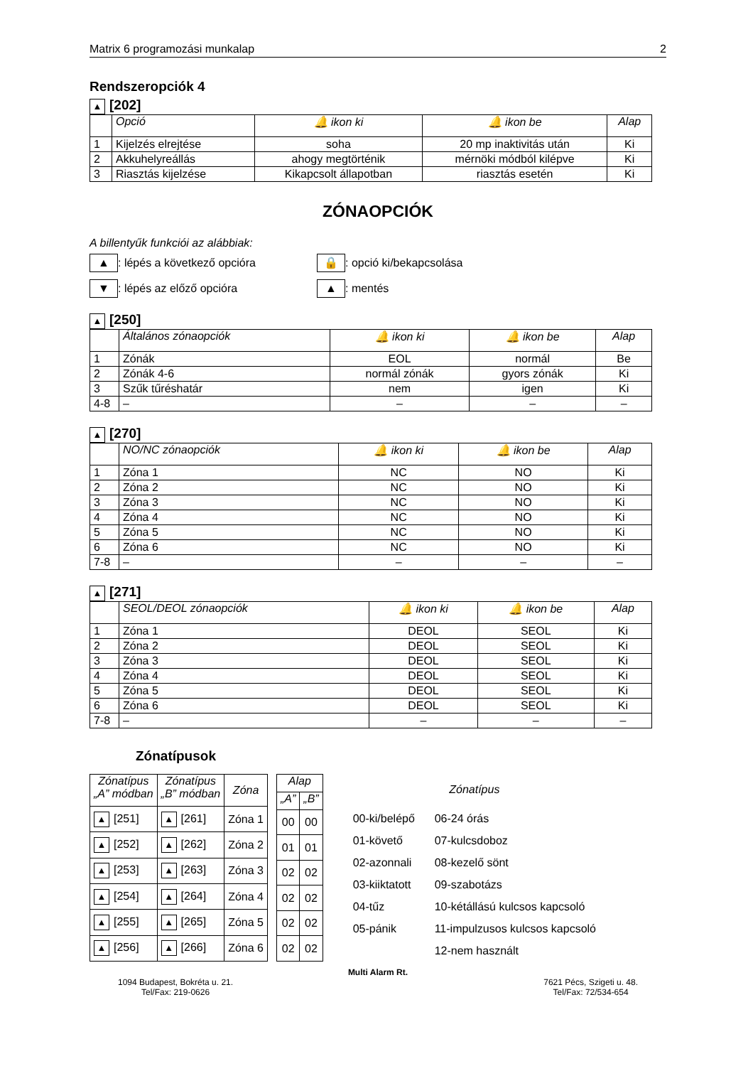Matrix 6 programozási munkalap 2
Rendszeropciók 4
▲ [202]
| | Opció | 🔔 ikon ki | 🔔 ikon be | Alap |
| --- | --- | --- | --- | --- |
| 1 | Kijelzés elrejtése | soha | 20 mp inaktivitás után | Ki |
| 2 | Akkuhelyreállás | ahogy megtörténik | mérnöki módból kilépve | Ki |
| 3 | Riasztás kijelzése | Kikapcsolt állapotban | riasztás esetén | Ki |
ZÓNAOPCIÓK
A billentyűk funkciói az alábbiak:
▲: lépés a következő opcióra
🔒: opció ki/bekapcsolása
▼: lépés az előző opcióra
▲: mentés
▲ [250]
| | Általános zónaopciók | 🔔 ikon ki | 🔔 ikon be | Alap |
| --- | --- | --- | --- | --- |
| 1 | Zónák | EOL | normál | Be |
| 2 | Zónák 4-6 | normál zónák | gyors zónák | Ki |
| 3 | Szűk tűréshatár | nem | igen | Ki |
| 4-8 | – | – | – | – |
▲ [270]
| | NO/NC zónaopciók | 🔔 ikon ki | 🔔 ikon be | Alap |
| --- | --- | --- | --- | --- |
| 1 | Zóna 1 | NC | NO | Ki |
| 2 | Zóna 2 | NC | NO | Ki |
| 3 | Zóna 3 | NC | NO | Ki |
| 4 | Zóna 4 | NC | NO | Ki |
| 5 | Zóna 5 | NC | NO | Ki |
| 6 | Zóna 6 | NC | NO | Ki |
| 7-8 | – | – | – | – |
▲ [271]
| | SEOL/DEOL zónaopciók | 🔔 ikon ki | 🔔 ikon be | Alap |
| --- | --- | --- | --- | --- |
| 1 | Zóna 1 | DEOL | SEOL | Ki |
| 2 | Zóna 2 | DEOL | SEOL | Ki |
| 3 | Zóna 3 | DEOL | SEOL | Ki |
| 4 | Zóna 4 | DEOL | SEOL | Ki |
| 5 | Zóna 5 | DEOL | SEOL | Ki |
| 6 | Zóna 6 | DEOL | SEOL | Ki |
| 7-8 | – | – | – | – |
Zónatípusok
| Zónatípus „A” módban | Zónatípus „B” módban | Zóna |
| --- | --- | --- |
| ▲ [251] | ▲ [261] | Zóna 1 |
| ▲ [252] | ▲ [262] | Zóna 2 |
| ▲ [253] | ▲ [263] | Zóna 3 |
| ▲ [254] | ▲ [264] | Zóna 4 |
| ▲ [255] | ▲ [265] | Zóna 5 |
| ▲ [256] | ▲ [266] | Zóna 6 |
| Alap | |
| --- | --- |
| „A” | „B” |
| 00 | 00 |
| 01 | 01 |
| 02 | 02 |
| 02 | 02 |
| 02 | 02 |
| 02 | 02 |
Zónatípus
00-ki/belépő 06-24 órás 01-követő 07-kulcsdoboz 02-azonnali 08-kezelő sönt 03-kiiktatott 09-szabotázs 04-tűz 10-kétállású kulcsos kapcsoló 05-pánik 11-impulzusos kulcsos kapcsoló 12-nem használt
Multi Alarm Rt.
1094 Budapest, Bokréta u. 21.
Tel/Fax: 219-0626
7621 Pécs, Szigeti u. 48.
Tel/Fax: 72/534-654